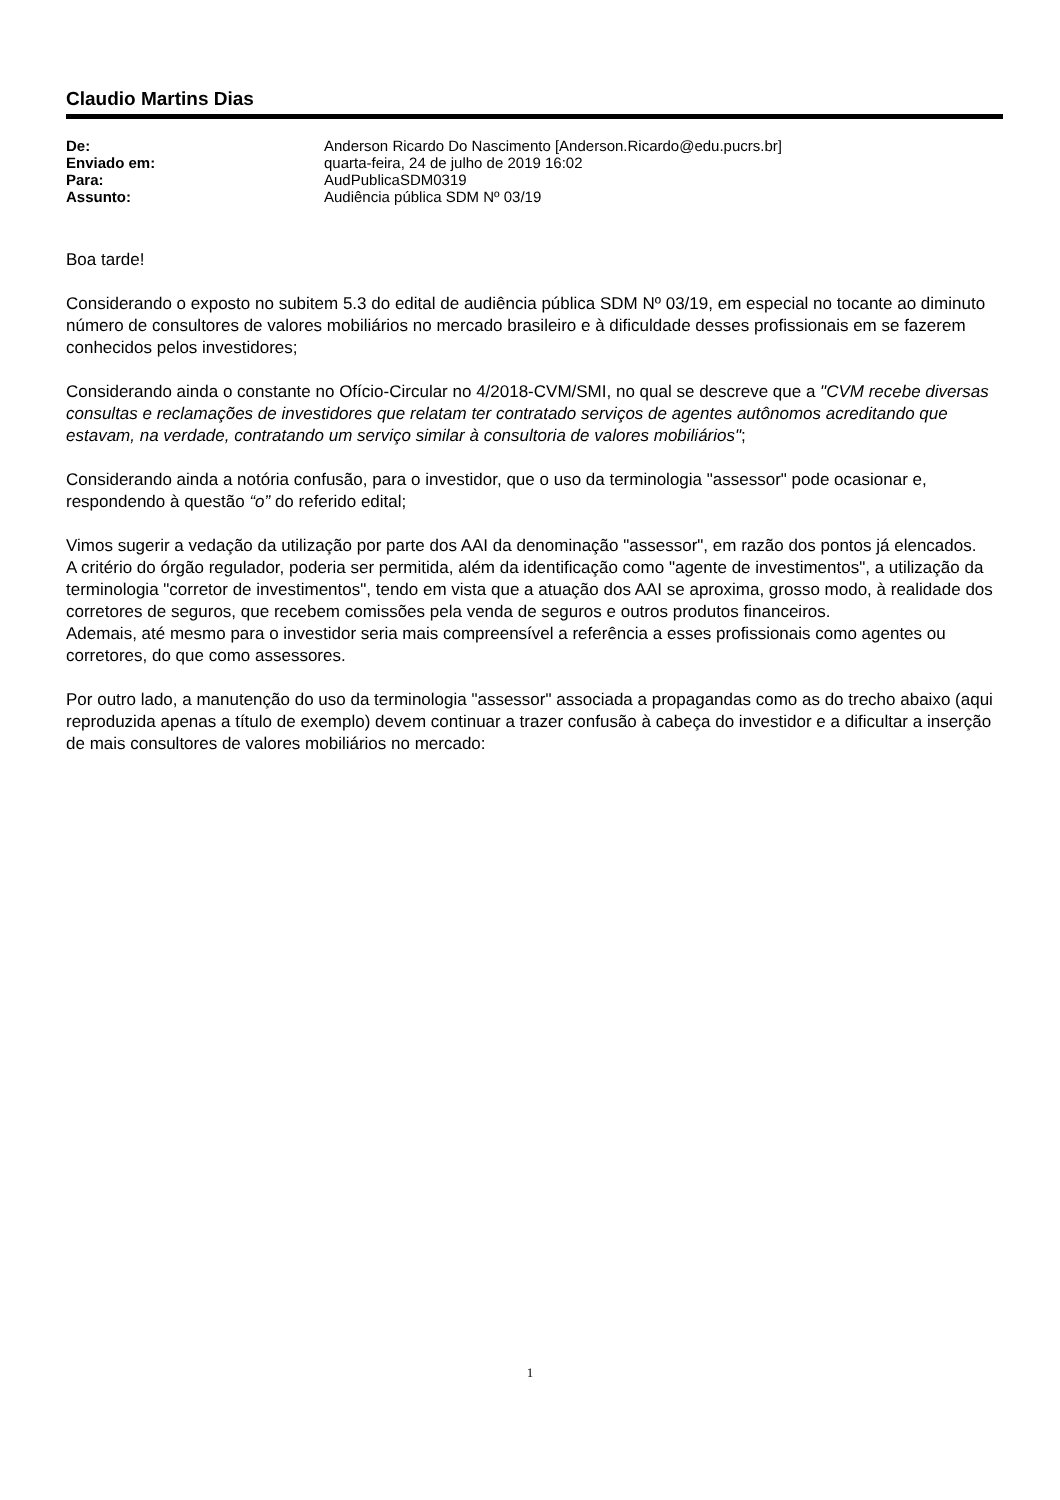Claudio Martins Dias
| De: | Anderson Ricardo Do Nascimento [Anderson.Ricardo@edu.pucrs.br] |
| Enviado em: | quarta-feira, 24 de julho de 2019 16:02 |
| Para: | AudPublicaSDM0319 |
| Assunto: | Audiência pública SDM Nº 03/19 |
Boa tarde!
Considerando o exposto no subitem 5.3 do edital de audiência pública SDM Nº 03/19, em especial no tocante ao diminuto número de consultores de valores mobiliários no mercado brasileiro e à dificuldade desses profissionais em se fazerem conhecidos pelos investidores;
Considerando ainda o constante no Ofício-Circular no 4/2018-CVM/SMI, no qual se descreve que a "CVM recebe diversas consultas e reclamações de investidores que relatam ter contratado serviços de agentes autônomos acreditando que estavam, na verdade, contratando um serviço similar à consultoria de valores mobiliários";
Considerando ainda a notória confusão, para o investidor, que o uso da terminologia "assessor" pode ocasionar e, respondendo à questão “o” do referido edital;
Vimos sugerir a vedação da utilização por parte dos AAI da denominação "assessor", em razão dos pontos já elencados.
A critério do órgão regulador, poderia ser permitida, além da identificação como "agente de investimentos", a utilização da terminologia "corretor de investimentos", tendo em vista que a atuação dos AAI se aproxima, grosso modo, à realidade dos corretores de seguros, que recebem comissões pela venda de seguros e outros produtos financeiros.
Ademais, até mesmo para o investidor seria mais compreensível a referência a esses profissionais como agentes ou corretores, do que como assessores.
Por outro lado, a manutenção do uso da terminologia "assessor" associada a propagandas como as do trecho abaixo (aqui reproduzida apenas a título de exemplo) devem continuar a trazer confusão à cabeça do investidor e a dificultar a inserção de mais consultores de valores mobiliários no mercado:
1